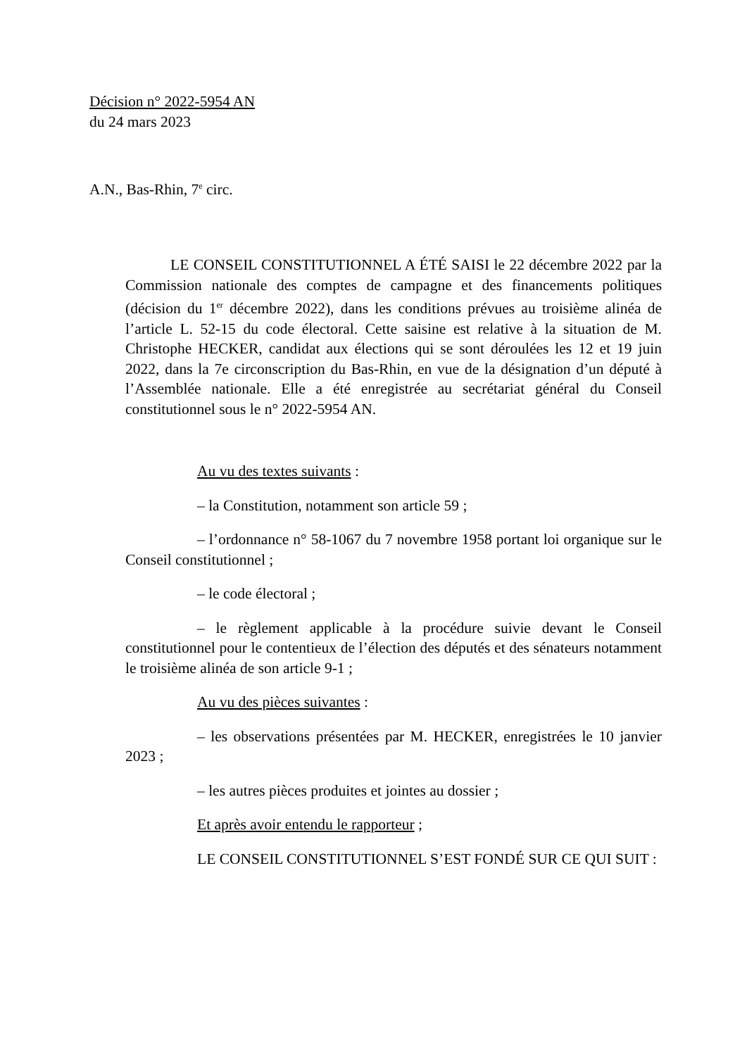Décision n° 2022-5954 AN
du 24 mars 2023
A.N., Bas-Rhin, 7<sup>e</sup> circ.
LE CONSEIL CONSTITUTIONNEL A ÉTÉ SAISI le 22 décembre 2022 par la Commission nationale des comptes de campagne et des financements politiques (décision du 1<sup>er</sup> décembre 2022), dans les conditions prévues au troisième alinéa de l’article L. 52-15 du code électoral. Cette saisine est relative à la situation de M. Christophe HECKER, candidat aux élections qui se sont déroulées les 12 et 19 juin 2022, dans la 7e circonscription du Bas-Rhin, en vue de la désignation d’un député à l’Assemblée nationale. Elle a été enregistrée au secrétariat général du Conseil constitutionnel sous le n° 2022-5954 AN.
Au vu des textes suivants :
– la Constitution, notamment son article 59 ;
– l’ordonnance n° 58-1067 du 7 novembre 1958 portant loi organique sur le Conseil constitutionnel ;
– le code électoral ;
– le règlement applicable à la procédure suivie devant le Conseil constitutionnel pour le contentieux de l’élection des députés et des sénateurs notamment le troisième alinéa de son article 9-1 ;
Au vu des pièces suivantes :
– les observations présentées par M. HECKER, enregistrées le 10 janvier 2023 ;
– les autres pièces produites et jointes au dossier ;
Et après avoir entendu le rapporteur ;
LE CONSEIL CONSTITUTIONNEL S’EST FONDÉ SUR CE QUI SUIT :